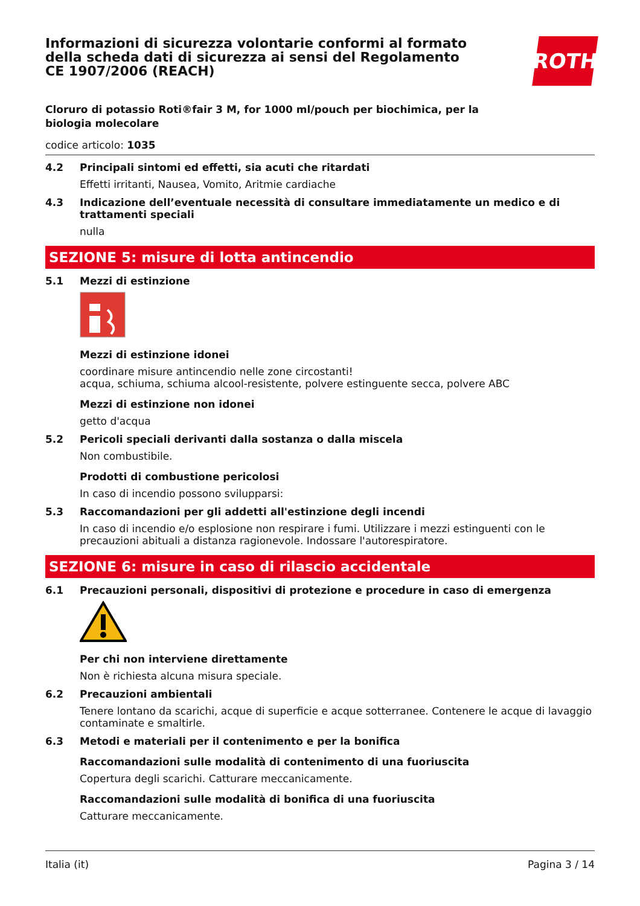Informazioni di sicurezza volontarie conformi al formato della scheda dati di sicurezza ai sensi del Regolamento CE 1907/2006 (REACH)
ROTH
Cloruro di potassio Roti®fair 3 M, for 1000 ml/pouch per biochimica, per la biologia molecolare
codice articolo: 1035
4.2 Principali sintomi ed effetti, sia acuti che ritardati
Effetti irritanti, Nausea, Vomito, Aritmie cardiache
4.3 Indicazione dell’eventuale necessità di consultare immediatamente un medico e di trattamenti speciali
nulla
SEZIONE 5: misure di lotta antincendio
5.1 Mezzi di estinzione
Mezzi di estinzione idonei
coordinare misure antincendio nelle zone circostanti!
acqua, schiuma, schiuma alcool-resistente, polvere estinguente secca, polvere ABC
Mezzi di estinzione non idonei
getto d'acqua
5.2 Pericoli speciali derivanti dalla sostanza o dalla miscela
Non combustibile.
Prodotti di combustione pericolosi
In caso di incendio possono svilupparsi:
5.3 Raccomandazioni per gli addetti all'estinzione degli incendi
In caso di incendio e/o esplosione non respirare i fumi. Utilizzare i mezzi estinguenti con le precauzioni abituali a distanza ragionevole. Indossare l'autorespiratore.
SEZIONE 6: misure in caso di rilascio accidentale
6.1 Precauzioni personali, dispositivi di protezione e procedure in caso di emergenza
Per chi non interviene direttamente
Non è richiesta alcuna misura speciale.
6.2 Precauzioni ambientali
Tenere lontano da scarichi, acque di superficie e acque sotterranee. Contenere le acque di lavaggio contaminate e smaltirle.
6.3 Metodi e materiali per il contenimento e per la bonifica
Raccomandazioni sulle modalità di contenimento di una fuoriuscita
Copertura degli scarichi. Catturare meccanicamente.
Raccomandazioni sulle modalità di bonifica di una fuoriuscita
Catturare meccanicamente.
Italia (it) Pagina 3 / 14